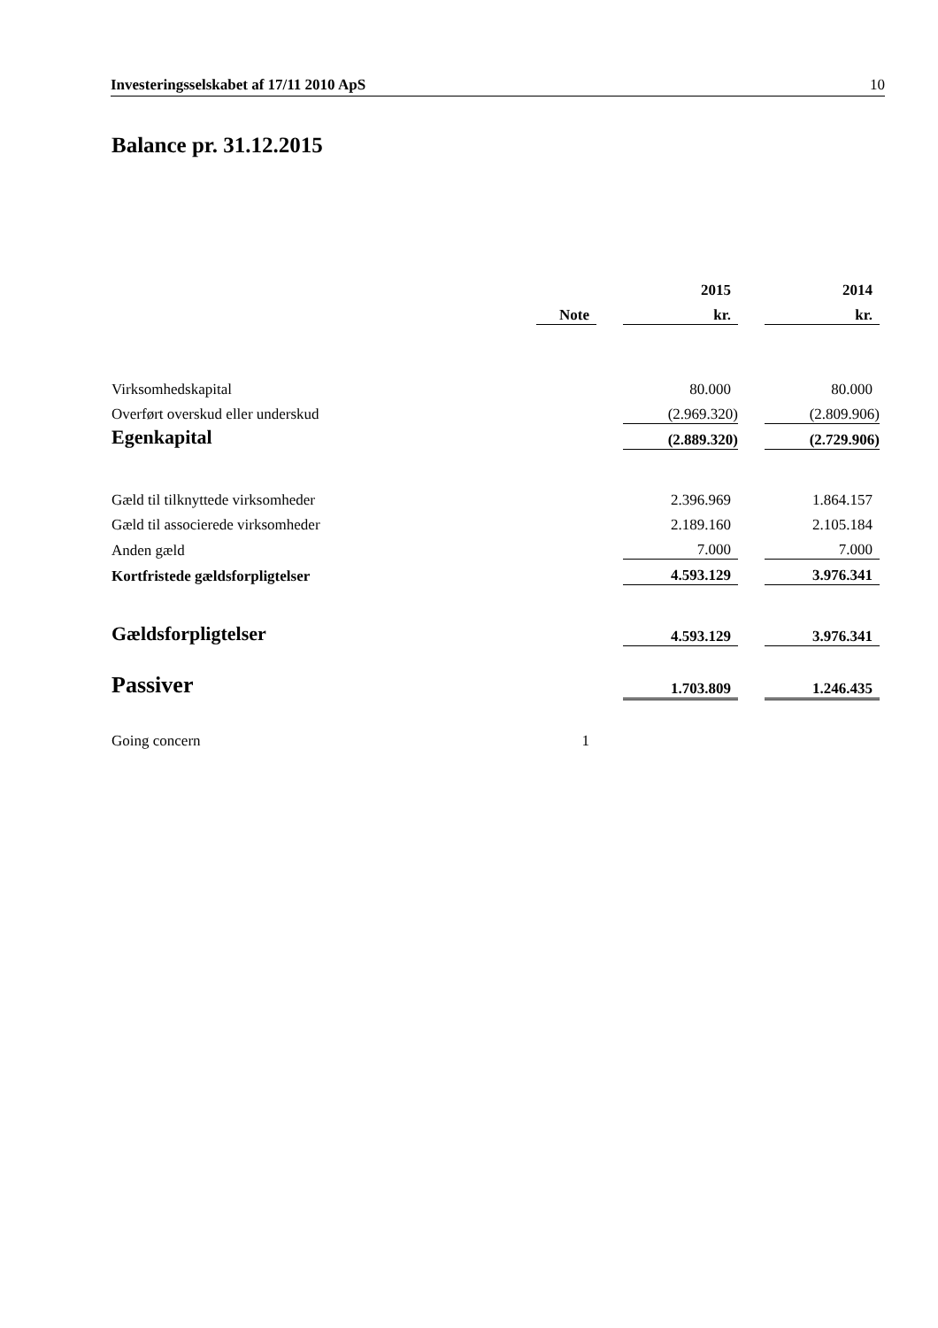Investeringsselskabet af 17/11 2010 ApS 10
Balance pr. 31.12.2015
| | | | 2015 | | 2014 |
| | Note | | kr. | | kr. |
| Virksomhedskapital | | | 80.000 | | 80.000 |
| Overført overskud eller underskud | | | (2.969.320) | | (2.809.906) |
| Egenkapital | | | (2.889.320) | | (2.729.906) |
| Gæld til tilknyttede virksomheder | | | 2.396.969 | | 1.864.157 |
| Gæld til associerede virksomheder | | | 2.189.160 | | 2.105.184 |
| Anden gæld | | | 7.000 | | 7.000 |
| Kortfristede gældsforpligtelser | | | 4.593.129 | | 3.976.341 |
| Gældsforpligtelser | | | 4.593.129 | | 3.976.341 |
| Passiver | | | 1.703.809 | | 1.246.435 |
| Going concern | 1 | | | | |